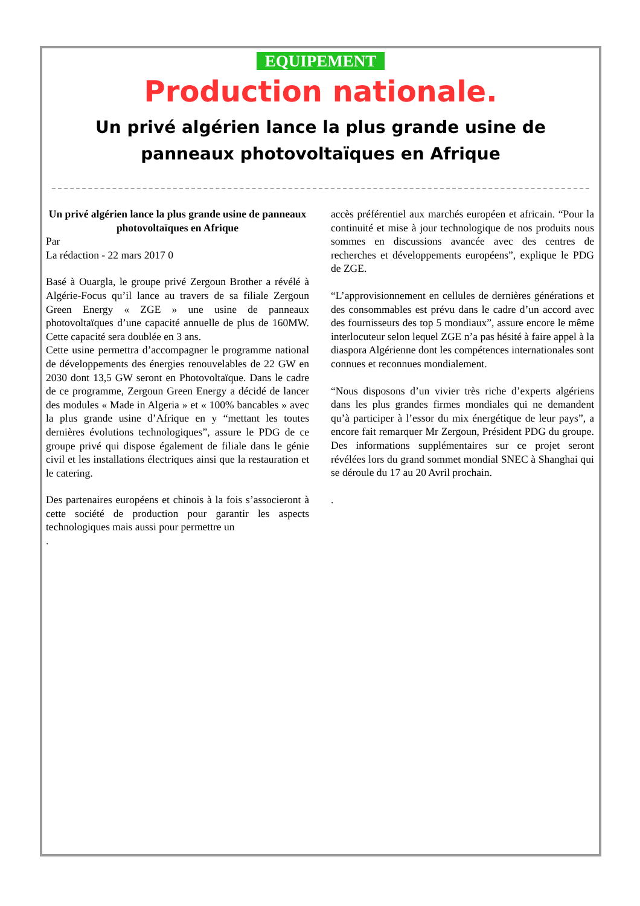EQUIPEMENT
Production nationale.
Un privé algérien lance la plus grande usine de panneaux photovoltaïques en Afrique
Un privé algérien lance la plus grande usine de panneaux photovoltaïques en Afrique
Par
La rédaction - 22 mars 2017 0
Basé à Ouargla, le groupe privé Zergoun Brother a révélé à Algérie-Focus qu’il lance au travers de sa filiale Zergoun Green Energy « ZGE » une usine de panneaux photovoltaïques d’une capacité annuelle de plus de 160MW. Cette capacité sera doublée en 3 ans.
Cette usine permettra d’accompagner le programme national de développements des énergies renouvelables de 22 GW en 2030 dont 13,5 GW seront en Photovoltaïque. Dans le cadre de ce programme, Zergoun Green Energy a décidé de lancer des modules « Made in Algeria » et « 100% bancables » avec la plus grande usine d’Afrique en y “mettant les toutes dernières évolutions technologiques”, assure le PDG de ce groupe privé qui dispose également de filiale dans le génie civil et les installations électriques ainsi que la restauration et le catering.
Des partenaires européens et chinois à la fois s’associeront à cette société de production pour garantir les aspects technologiques mais aussi pour permettre un
.
accès préférentiel aux marchés européen et africain. “Pour la continuité et mise à jour technologique de nos produits nous sommes en discussions avancée avec des centres de recherches et développements européens”, explique le PDG de ZGE.
“L’approvisionnement en cellules de dernières générations et des consommables est prévu dans le cadre d’un accord avec des fournisseurs des top 5 mondiaux”, assure encore le même interlocuteur selon lequel ZGE n’a pas hésité à faire appel à la diaspora Algérienne dont les compétences internationales sont connues et reconnues mondialement.
“Nous disposons d’un vivier très riche d’experts algériens dans les plus grandes firmes mondiales qui ne demandent qu’à participer à l’essor du mix énergétique de leur pays”, a encore fait remarquer Mr Zergoun, Président PDG du groupe. Des informations supplémentaires sur ce projet seront révélées lors du grand sommet mondial SNEC à Shanghai qui se déroule du 17 au 20 Avril prochain.
.